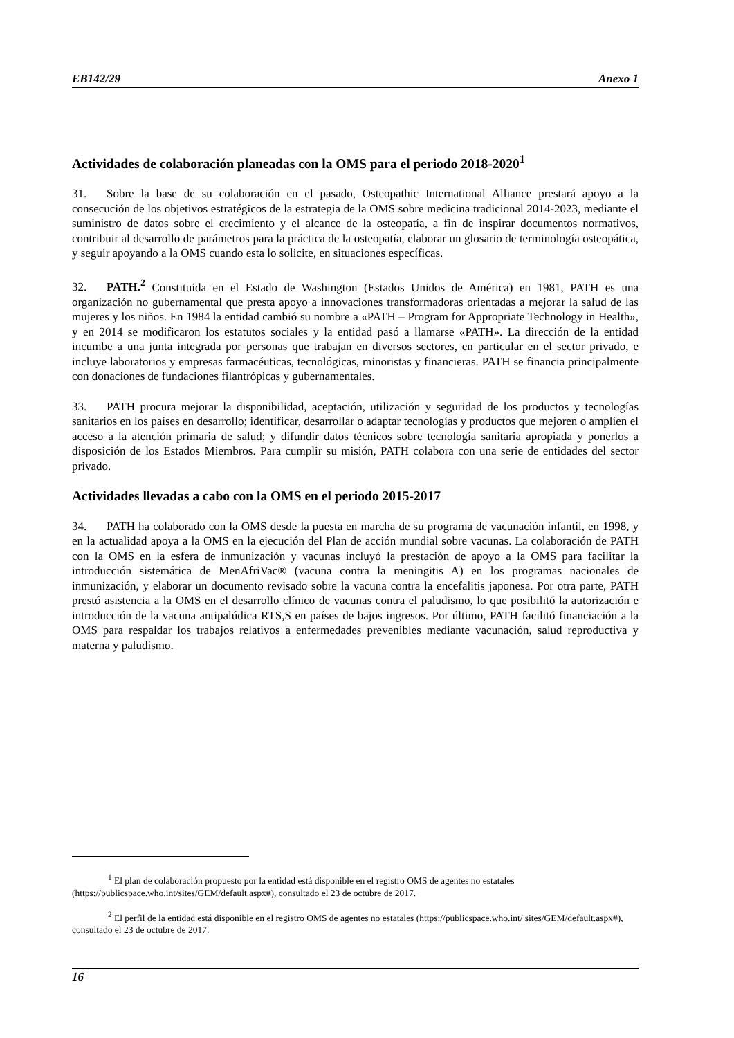EB142/29 Anexo 1
Actividades de colaboración planeadas con la OMS para el periodo 2018-2020<sup>1</sup>
31. Sobre la base de su colaboración en el pasado, Osteopathic International Alliance prestará apoyo a la consecución de los objetivos estratégicos de la estrategia de la OMS sobre medicina tradicional 2014-2023, mediante el suministro de datos sobre el crecimiento y el alcance de la osteopatía, a fin de inspirar documentos normativos, contribuir al desarrollo de parámetros para la práctica de la osteopatía, elaborar un glosario de terminología osteopática, y seguir apoyando a la OMS cuando esta lo solicite, en situaciones específicas.
32. PATH.<sup>2</sup> Constituida en el Estado de Washington (Estados Unidos de América) en 1981, PATH es una organización no gubernamental que presta apoyo a innovaciones transformadoras orientadas a mejorar la salud de las mujeres y los niños. En 1984 la entidad cambió su nombre a «PATH – Program for Appropriate Technology in Health», y en 2014 se modificaron los estatutos sociales y la entidad pasó a llamarse «PATH». La dirección de la entidad incumbe a una junta integrada por personas que trabajan en diversos sectores, en particular en el sector privado, e incluye laboratorios y empresas farmacéuticas, tecnológicas, minoristas y financieras. PATH se financia principalmente con donaciones de fundaciones filantrópicas y gubernamentales.
33. PATH procura mejorar la disponibilidad, aceptación, utilización y seguridad de los productos y tecnologías sanitarios en los países en desarrollo; identificar, desarrollar o adaptar tecnologías y productos que mejoren o amplíen el acceso a la atención primaria de salud; y difundir datos técnicos sobre tecnología sanitaria apropiada y ponerlos a disposición de los Estados Miembros. Para cumplir su misión, PATH colabora con una serie de entidades del sector privado.
Actividades llevadas a cabo con la OMS en el periodo 2015-2017
34. PATH ha colaborado con la OMS desde la puesta en marcha de su programa de vacunación infantil, en 1998, y en la actualidad apoya a la OMS en la ejecución del Plan de acción mundial sobre vacunas. La colaboración de PATH con la OMS en la esfera de inmunización y vacunas incluyó la prestación de apoyo a la OMS para facilitar la introducción sistemática de MenAfriVac® (vacuna contra la meningitis A) en los programas nacionales de inmunización, y elaborar un documento revisado sobre la vacuna contra la encefalitis japonesa. Por otra parte, PATH prestó asistencia a la OMS en el desarrollo clínico de vacunas contra el paludismo, lo que posibilitó la autorización e introducción de la vacuna antipalúdica RTS,S en países de bajos ingresos. Por último, PATH facilitó financiación a la OMS para respaldar los trabajos relativos a enfermedades prevenibles mediante vacunación, salud reproductiva y materna y paludismo.
<sup>1</sup> El plan de colaboración propuesto por la entidad está disponible en el registro OMS de agentes no estatales (https://publicspace.who.int/sites/GEM/default.aspx#), consultado el 23 de octubre de 2017.
<sup>2</sup> El perfil de la entidad está disponible en el registro OMS de agentes no estatales (https://publicspace.who.int/ sites/GEM/default.aspx#), consultado el 23 de octubre de 2017.
16